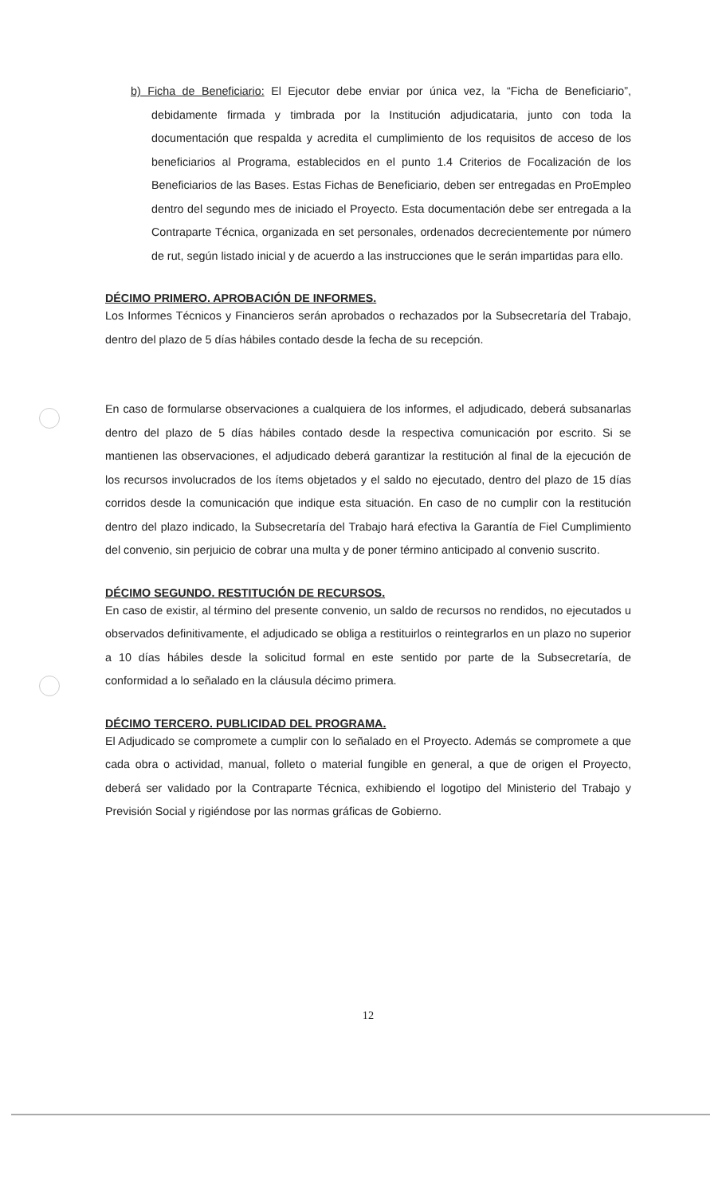b) Ficha de Beneficiario: El Ejecutor debe enviar por única vez, la “Ficha de Beneficiario”, debidamente firmada y timbrada por la Institución adjudicataria, junto con toda la documentación que respalda y acredita el cumplimiento de los requisitos de acceso de los beneficiarios al Programa, establecidos en el punto 1.4 Criterios de Focalización de los Beneficiarios de las Bases. Estas Fichas de Beneficiario, deben ser entregadas en ProEmpleo dentro del segundo mes de iniciado el Proyecto. Esta documentación debe ser entregada a la Contraparte Técnica, organizada en set personales, ordenados decrecientemente por número de rut, según listado inicial y de acuerdo a las instrucciones que le serán impartidas para ello.
DÉCIMO PRIMERO. APROBACIÓN DE INFORMES.
Los Informes Técnicos y Financieros serán aprobados o rechazados por la Subsecretaría del Trabajo, dentro del plazo de 5 días hábiles contado desde la fecha de su recepción.
En caso de formularse observaciones a cualquiera de los informes, el adjudicado, deberá subsanarlas dentro del plazo de 5 días hábiles contado desde la respectiva comunicación por escrito. Si se mantienen las observaciones, el adjudicado deberá garantizar la restitución al final de la ejecución de los recursos involucrados de los ítems objetados y el saldo no ejecutado, dentro del plazo de 15 días corridos desde la comunicación que indique esta situación. En caso de no cumplir con la restitución dentro del plazo indicado, la Subsecretaría del Trabajo hará efectiva la Garantía de Fiel Cumplimiento del convenio, sin perjuicio de cobrar una multa y de poner término anticipado al convenio suscrito.
DÉCIMO SEGUNDO. RESTITUCIÓN DE RECURSOS.
En caso de existir, al término del presente convenio, un saldo de recursos no rendidos, no ejecutados u observados definitivamente, el adjudicado se obliga a restituirlos o reintegrarlos en un plazo no superior a 10 días hábiles desde la solicitud formal en este sentido por parte de la Subsecretaría, de conformidad a lo señalado en la cláusula décimo primera.
DÉCIMO TERCERO. PUBLICIDAD DEL PROGRAMA.
El Adjudicado se compromete a cumplir con lo señalado en el Proyecto. Además se compromete a que cada obra o actividad, manual, folleto o material fungible en general, a que de origen el Proyecto, deberá ser validado por la Contraparte Técnica, exhibiendo el logotipo del Ministerio del Trabajo y Previsión Social y rigiéndose por las normas gráficas de Gobierno.
12